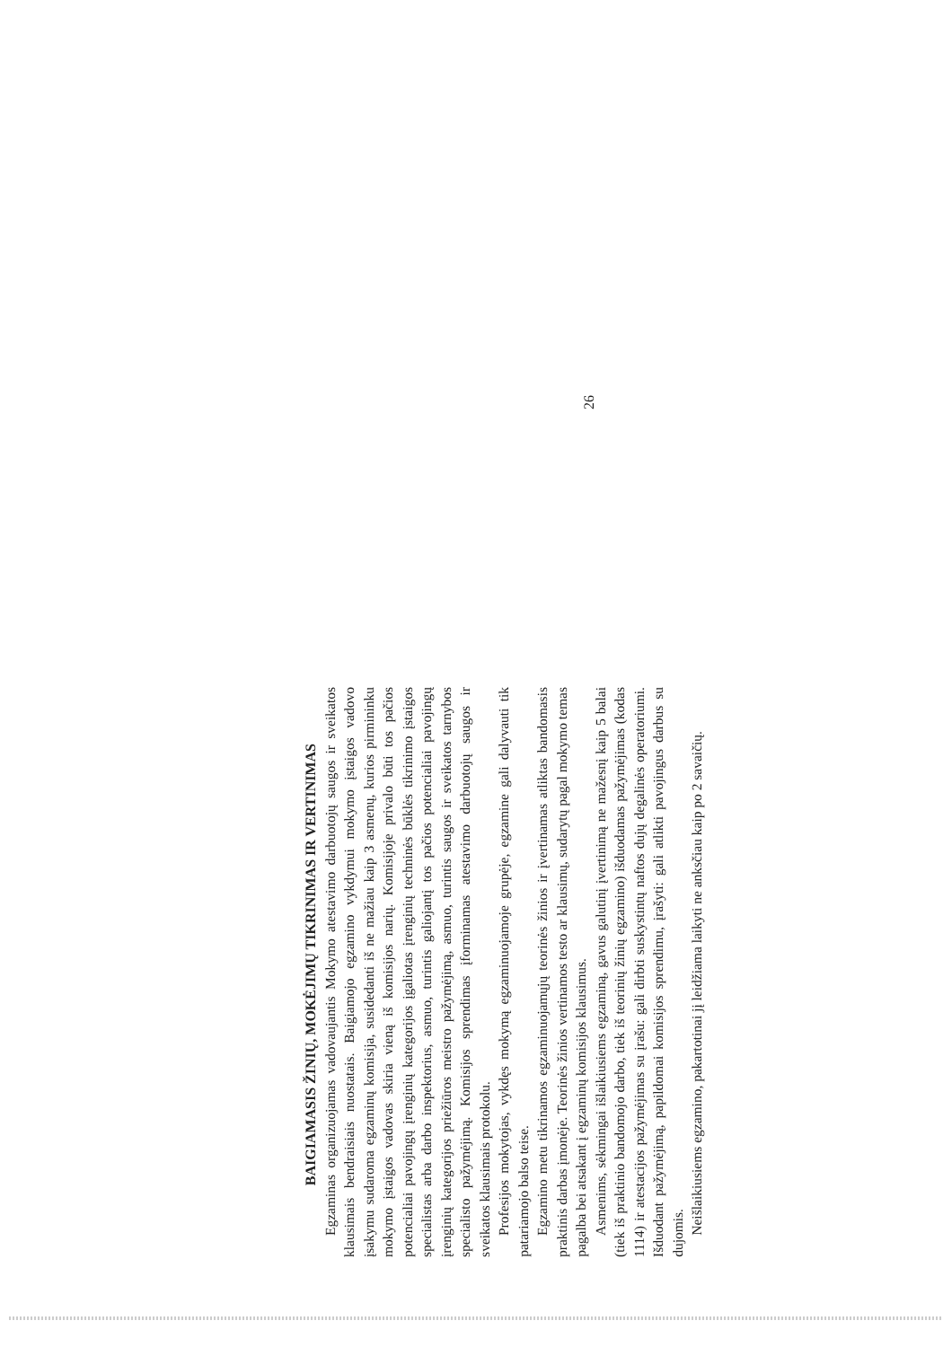BAIGIAMASIS ŽINIŲ, MOKĖJIMŲ TIKRINIMAS IR VERTINIMAS
Egzaminas organizuojamas vadovaujantis Mokymo atestavimo darbuotojų saugos ir sveikatos klausimais bendraisiais nuostatais. Baigiamojo egzamino vykdymui mokymo įstaigos vadovo įsakymu sudaroma egzaminų komisija, susidedanti iš ne mažiau kaip 3 asmenų, kurios pirmininku mokymo įstaigos vadovas skiria vieną iš komisijos narių. Komisijoje privalo būti tos pačios potencialiai pavojingų įrenginių kategorijos įgaliotas įrenginių techninės būklės tikrinimo įstaigos specialistas arba darbo inspektorius, asmuo, turintis galiojantį tos pačios potencialiai pavojingų įrenginių kategorijos priežiūros meistro pažymėjimą, asmuo, turintis saugos ir sveikatos tarnybos specialisto pažymėjimą. Komisijos sprendimas įforminamas atestavimo darbuotojų saugos ir sveikatos klausimais protokolu.
Profesijos mokytojas, vykdęs mokymą egzaminuojamoje grupėje, egzamine gali dalyvauti tik patariamojo balso teise.
Egzamino metu tikrinamos egzaminuojamųjų teorinės žinios ir įvertinamas atliktas bandomasis praktinis darbas įmonėje. Teorinės žinios vertinamos testo ar klausimų, sudarytų pagal mokymo temas pagalba bei atsakant į egzaminų komisijos klausimus.
Asmenims, sėkmingai išlaikiusiems egzaminą, gavus galutinį įvertinimą ne mažesnį kaip 5 balai (tiek iš praktinio bandomojo darbo, tiek iš teorinių žinių egzamino) išduodamas pažymėjimas (kodas 1114) ir atestacijos pažymėjimas su įrašu: gali dirbti suskystintų naftos dujų degalinės operatoriumi. Išduodant pažymėjimą, papildomai komisijos sprendimu, įrašyti: gali atlikti pavojingus darbus su dujomis.
Neišlaikiusiems egzamino, pakartotinai jį leidžiama laikyti ne anksčiau kaip po 2 savaičių.
26